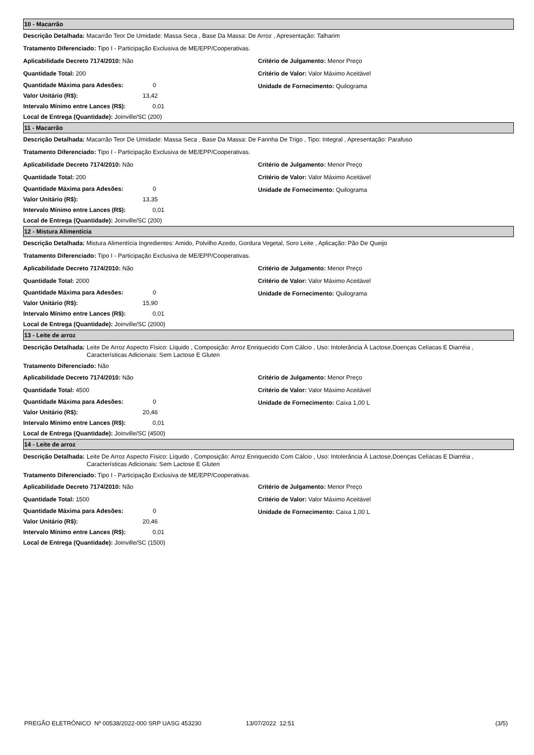10 - Macarrão
Descrição Detalhada: Macarrão Teor De Umidade: Massa Seca , Base Da Massa: De Arroz , Apresentação: Talharim
Tratamento Diferenciado: Tipo I - Participação Exclusiva de ME/EPP/Cooperativas.
Aplicabilidade Decreto 7174/2010: Não
Quantidade Total: 200
Quantidade Máxima para Adesões: 0
Valor Unitário (R$): 13,42
Intervalo Mínimo entre Lances (R$): 0,01
Local de Entrega (Quantidade): Joinville/SC (200)
Critério de Julgamento: Menor Preço
Critério de Valor: Valor Máximo Aceitável
Unidade de Fornecimento: Quilograma
11 - Macarrão
Descrição Detalhada: Macarrão Teor De Umidade: Massa Seca , Base Da Massa: De Farinha De Trigo , Tipo: Integral , Apresentação: Parafuso
Tratamento Diferenciado: Tipo I - Participação Exclusiva de ME/EPP/Cooperativas.
Aplicabilidade Decreto 7174/2010: Não
Quantidade Total: 200
Quantidade Máxima para Adesões: 0
Valor Unitário (R$): 13,35
Intervalo Mínimo entre Lances (R$): 0,01
Local de Entrega (Quantidade): Joinville/SC (200)
Critério de Julgamento: Menor Preço
Critério de Valor: Valor Máximo Aceitável
Unidade de Fornecimento: Quilograma
12 - Mistura Alimentícia
Descrição Detalhada: Mistura Alimentícia Ingredientes: Amido, Polvilho Azedo, Gordura Vegetal, Soro Leite , Aplicação: Pão De Queijo
Tratamento Diferenciado: Tipo I - Participação Exclusiva de ME/EPP/Cooperativas.
Aplicabilidade Decreto 7174/2010: Não
Quantidade Total: 2000
Quantidade Máxima para Adesões: 0
Valor Unitário (R$): 15,90
Intervalo Mínimo entre Lances (R$): 0,01
Local de Entrega (Quantidade): Joinville/SC (2000)
Critério de Julgamento: Menor Preço
Critério de Valor: Valor Máximo Aceitável
Unidade de Fornecimento: Quilograma
13 - Leite de arroz
Descrição Detalhada: Leite De Arroz Aspecto Físico: Líquido , Composição: Arroz Enriquecido Com Cálcio , Uso: Intolerância À Lactose,Doenças Celíacas E Diarréia , Características Adicionais: Sem Lactose E Gluten
Tratamento Diferenciado: Não
Aplicabilidade Decreto 7174/2010: Não
Quantidade Total: 4500
Quantidade Máxima para Adesões: 0
Valor Unitário (R$): 20,46
Intervalo Mínimo entre Lances (R$): 0,01
Local de Entrega (Quantidade): Joinville/SC (4500)
Critério de Julgamento: Menor Preço
Critério de Valor: Valor Máximo Aceitável
Unidade de Fornecimento: Caixa 1,00 L
14 - Leite de arroz
Descrição Detalhada: Leite De Arroz Aspecto Físico: Líquido , Composição: Arroz Enriquecido Com Cálcio , Uso: Intolerância À Lactose,Doenças Celíacas E Diarréia , Características Adicionais: Sem Lactose E Gluten
Tratamento Diferenciado: Tipo I - Participação Exclusiva de ME/EPP/Cooperativas.
Aplicabilidade Decreto 7174/2010: Não
Quantidade Total: 1500
Quantidade Máxima para Adesões: 0
Valor Unitário (R$): 20,46
Intervalo Mínimo entre Lances (R$): 0,01
Local de Entrega (Quantidade): Joinville/SC (1500)
Critério de Julgamento: Menor Preço
Critério de Valor: Valor Máximo Aceitável
Unidade de Fornecimento: Caixa 1,00 L
PREGÃO ELETRÔNICO Nº 00538/2022-000 SRP UASG 453230 13/07/2022 12:51 (3/5)